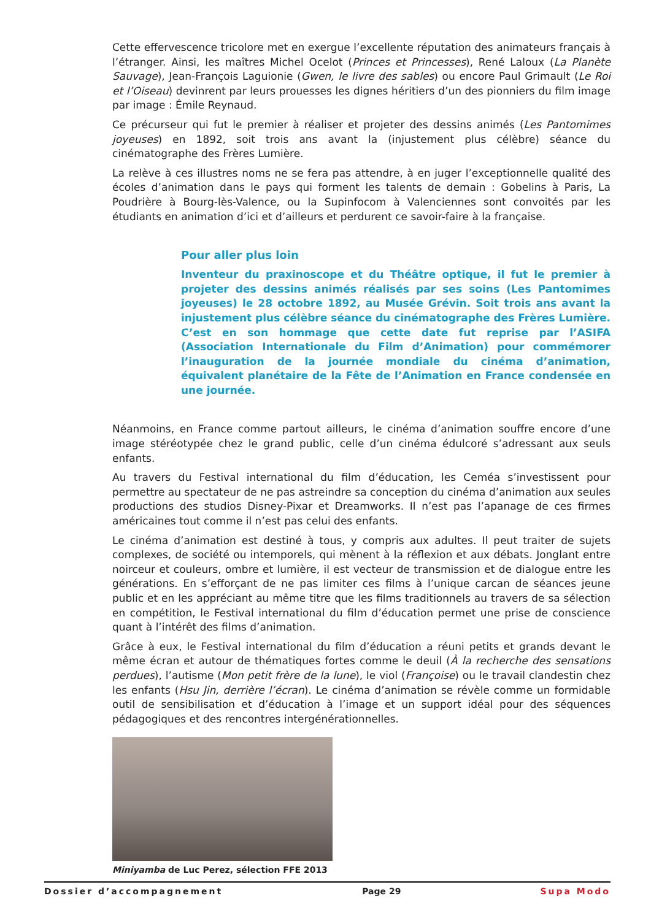Cette effervescence tricolore met en exergue l’excellente réputation des animateurs français à l’étranger. Ainsi, les maîtres Michel Ocelot (Princes et Princesses), René Laloux (La Planète Sauvage), Jean-François Laguionie (Gwen, le livre des sables) ou encore Paul Grimault (Le Roi et l’Oiseau) devinrent par leurs prouesses les dignes héritiers d’un des pionniers du film image par image : Émile Reynaud.
Ce précurseur qui fut le premier à réaliser et projeter des dessins animés (Les Pantomimes joyeuses) en 1892, soit trois ans avant la (injustement plus célèbre) séance du cinématographe des Frères Lumière.
La relève à ces illustres noms ne se fera pas attendre, à en juger l’exceptionnelle qualité des écoles d’animation dans le pays qui forment les talents de demain : Gobelins à Paris, La Poudrière à Bourg-lès-Valence, ou la Supinfocom à Valenciennes sont convoités par les étudiants en animation d’ici et d’ailleurs et perdurent ce savoir-faire à la française.
Pour aller plus loin
Inventeur du praxinoscope et du Théâtre optique, il fut le premier à projeter des dessins animés réalisés par ses soins (Les Pantomimes joyeuses) le 28 octobre 1892, au Musée Grévin. Soit trois ans avant la injustement plus célèbre séance du cinématographe des Frères Lumière. C’est en son hommage que cette date fut reprise par l’ASIFA (Association Internationale du Film d’Animation) pour commémorer l’inauguration de la journée mondiale du cinéma d’animation, équivalent planétaire de la Fête de l’Animation en France condensée en une journée.
Néanmoins, en France comme partout ailleurs, le cinéma d’animation souffre encore d’une image stéréotypée chez le grand public, celle d’un cinéma édulcoré s’adressant aux seuls enfants.
Au travers du Festival international du film d’éducation, les Ceméa s’investissent pour permettre au spectateur de ne pas astreindre sa conception du cinéma d’animation aux seules productions des studios Disney-Pixar et Dreamworks. Il n’est pas l’apanage de ces firmes américaines tout comme il n’est pas celui des enfants.
Le cinéma d’animation est destiné à tous, y compris aux adultes. Il peut traiter de sujets complexes, de société ou intemporels, qui mènent à la réflexion et aux débats. Jonglant entre noirceur et couleurs, ombre et lumière, il est vecteur de transmission et de dialogue entre les générations. En s’efforçant de ne pas limiter ces films à l’unique carcan de séances jeune public et en les appréciant au même titre que les films traditionnels au travers de sa sélection en compétition, le Festival international du film d’éducation permet une prise de conscience quant à l’intérêt des films d’animation.
Grâce à eux, le Festival international du film d’éducation a réuni petits et grands devant le même écran et autour de thématiques fortes comme le deuil (À la recherche des sensations perdues), l’autisme (Mon petit frère de la lune), le viol (Françoise) ou le travail clandestin chez les enfants (Hsu Jin, derrière l’écran). Le cinéma d’animation se révèle comme un formidable outil de sensibilisation et d’éducation à l’image et un support idéal pour des séquences pédagogiques et des rencontres intergénérationnelles.
Miniyamba de Luc Perez, sélection FFE 2013
Dossier d’accompagnement Page 29 Supa Modo